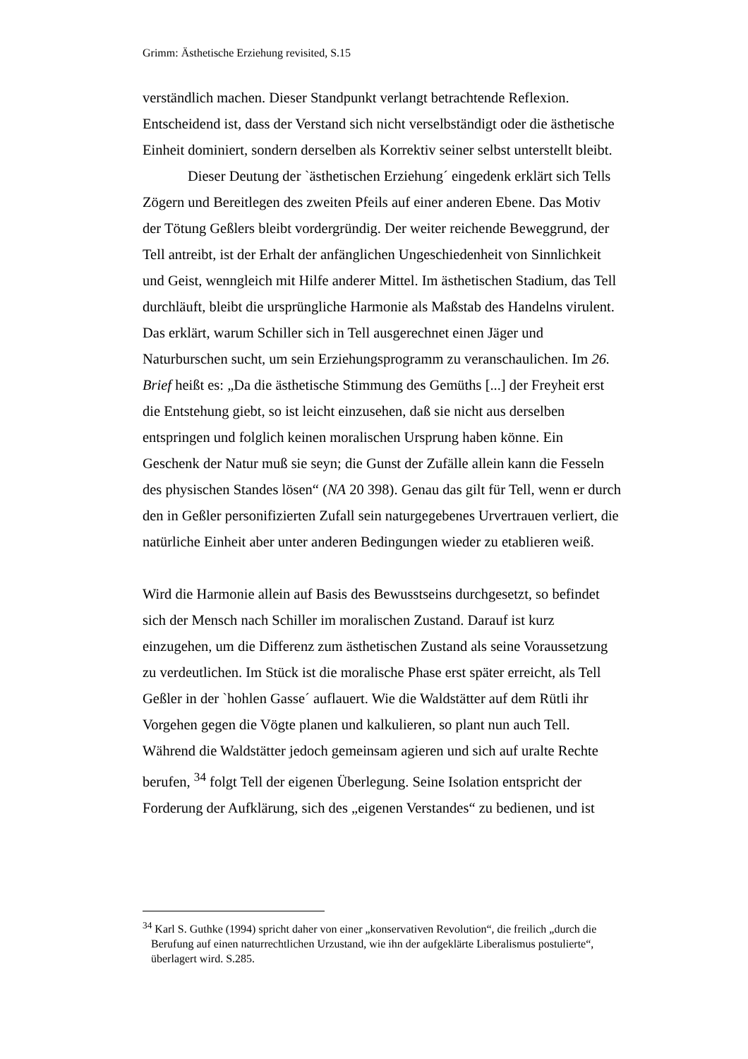Grimm: Ästhetische Erziehung revisited, S.15
verständlich machen. Dieser Standpunkt verlangt betrachtende Reflexion. Entscheidend ist, dass der Verstand sich nicht verselbständigt oder die ästhetische Einheit dominiert, sondern derselben als Korrektiv seiner selbst unterstellt bleibt.
Dieser Deutung der `ästhetischen Erziehung´ eingedenk erklärt sich Tells Zögern und Bereitlegen des zweiten Pfeils auf einer anderen Ebene. Das Motiv der Tötung Geßlers bleibt vordergründig. Der weiter reichende Beweggrund, der Tell antreibt, ist der Erhalt der anfänglichen Ungeschiedenheit von Sinnlichkeit und Geist, wenngleich mit Hilfe anderer Mittel. Im ästhetischen Stadium, das Tell durchläuft, bleibt die ursprüngliche Harmonie als Maßstab des Handelns virulent. Das erklärt, warum Schiller sich in Tell ausgerechnet einen Jäger und Naturburschen sucht, um sein Erziehungsprogramm zu veranschaulichen. Im 26. Brief heißt es: „Da die ästhetische Stimmung des Gemüths [...] der Freyheit erst die Entstehung giebt, so ist leicht einzusehen, daß sie nicht aus derselben entspringen und folglich keinen moralischen Ursprung haben könne. Ein Geschenk der Natur muß sie seyn; die Gunst der Zufälle allein kann die Fesseln des physischen Standes lösen“ (NA 20 398). Genau das gilt für Tell, wenn er durch den in Geßler personifizierten Zufall sein naturgegebenes Urvertrauen verliert, die natürliche Einheit aber unter anderen Bedingungen wieder zu etablieren weiß.
Wird die Harmonie allein auf Basis des Bewusstseins durchgesetzt, so befindet sich der Mensch nach Schiller im moralischen Zustand. Darauf ist kurz einzugehen, um die Differenz zum ästhetischen Zustand als seine Voraussetzung zu verdeutlichen. Im Stück ist die moralische Phase erst später erreicht, als Tell Geßler in der `hohlen Gasse´ auflauert. Wie die Waldstätter auf dem Rütli ihr Vorgehen gegen die Vögte planen und kalkulieren, so plant nun auch Tell. Während die Waldstätter jedoch gemeinsam agieren und sich auf uralte Rechte berufen, <sup>34</sup> folgt Tell der eigenen Überlegung. Seine Isolation entspricht der Forderung der Aufklärung, sich des „eigenen Verstandes“ zu bedienen, und ist
<sup>34</sup> Karl S. Guthke (1994) spricht daher von einer „konservativen Revolution“, die freilich „durch die Berufung auf einen naturrechtlichen Urzustand, wie ihn der aufgeklärte Liberalismus postulierte“, überlagert wird. S.285.